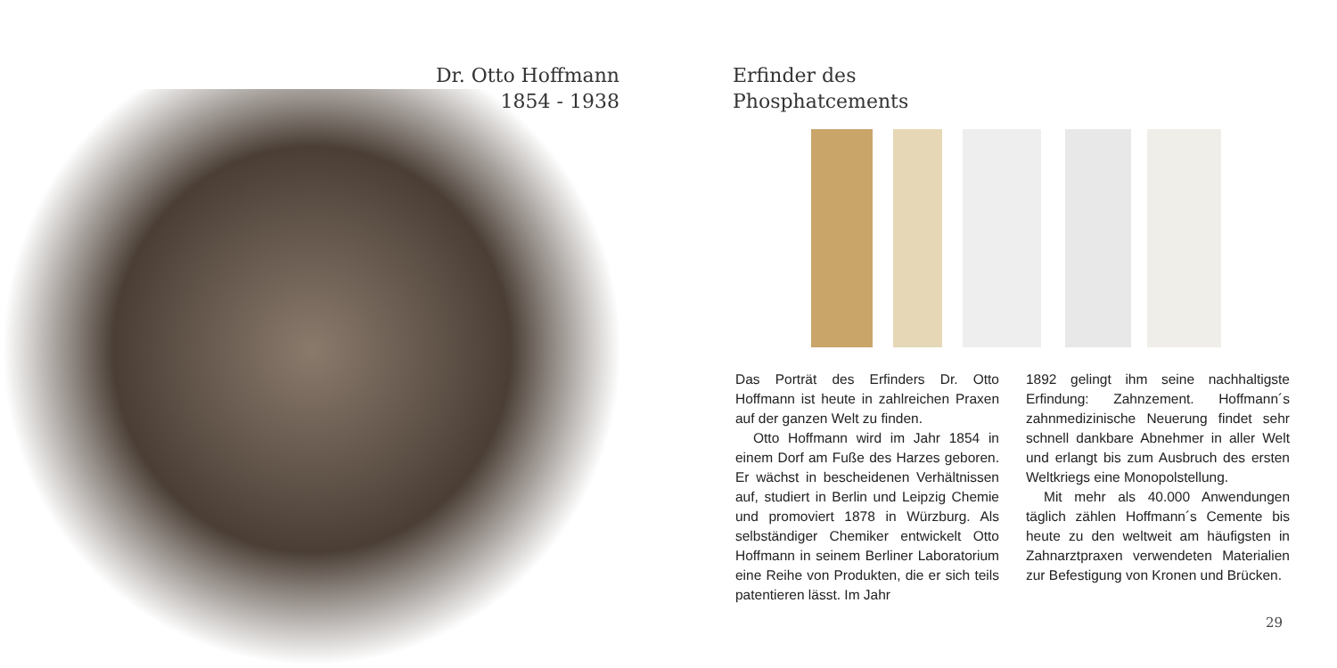Dr. Otto Hoffmann
1854 - 1938
Erfinder des
Phosphatcements
Das Porträt des Erfinders Dr. Otto Hoffmann ist heute in zahlreichen Praxen auf der ganzen Welt zu finden.
Otto Hoffmann wird im Jahr 1854 in einem Dorf am Fuße des Harzes geboren. Er wächst in bescheidenen Verhältnissen auf, studiert in Berlin und Leipzig Chemie und promoviert 1878 in Würzburg. Als selbständiger Chemiker entwickelt Otto Hoffmann in seinem Berliner Laboratorium eine Reihe von Produkten, die er sich teils patentieren lässt. Im Jahr
1892 gelingt ihm seine nachhaltigste Erfindung: Zahnzement. Hoffmann´s zahnmedizinische Neuerung findet sehr schnell dankbare Abnehmer in aller Welt und erlangt bis zum Ausbruch des ersten Weltkriegs eine Monopolstellung.
Mit mehr als 40.000 Anwendungen täglich zählen Hoffmann´s Cemente bis heute zu den weltweit am häufigsten in Zahnarztpraxen verwendeten Materialien zur Befestigung von Kronen und Brücken.
29